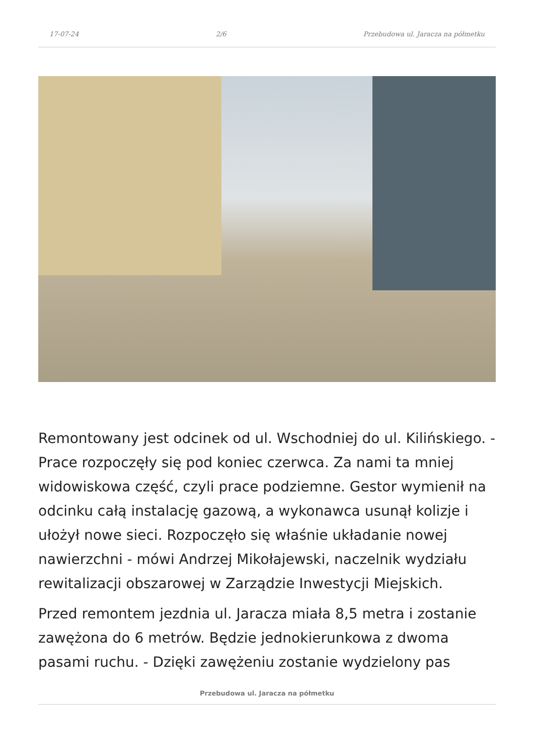17-07-24 2/6 Przebudowa ul. Jaracza na półmetku
Remontowany jest odcinek od ul. Wschodniej do ul. Kilińskiego. - Prace rozpoczęły się pod koniec czerwca. Za nami ta mniej widowiskowa część, czyli prace podziemne. Gestor wymienił na odcinku całą instalację gazową, a wykonawca usunął kolizje i ułożył nowe sieci. Rozpoczęło się właśnie układanie nowej nawierzchni - mówi Andrzej Mikołajewski, naczelnik wydziału rewitalizacji obszarowej w Zarządzie Inwestycji Miejskich.
Przed remontem jezdnia ul. Jaracza miała 8,5 metra i zostanie zawężona do 6 metrów. Będzie jednokierunkowa z dwoma pasami ruchu. - Dzięki zawężeniu zostanie wydzielony pas
Przebudowa ul. Jaracza na półmetku